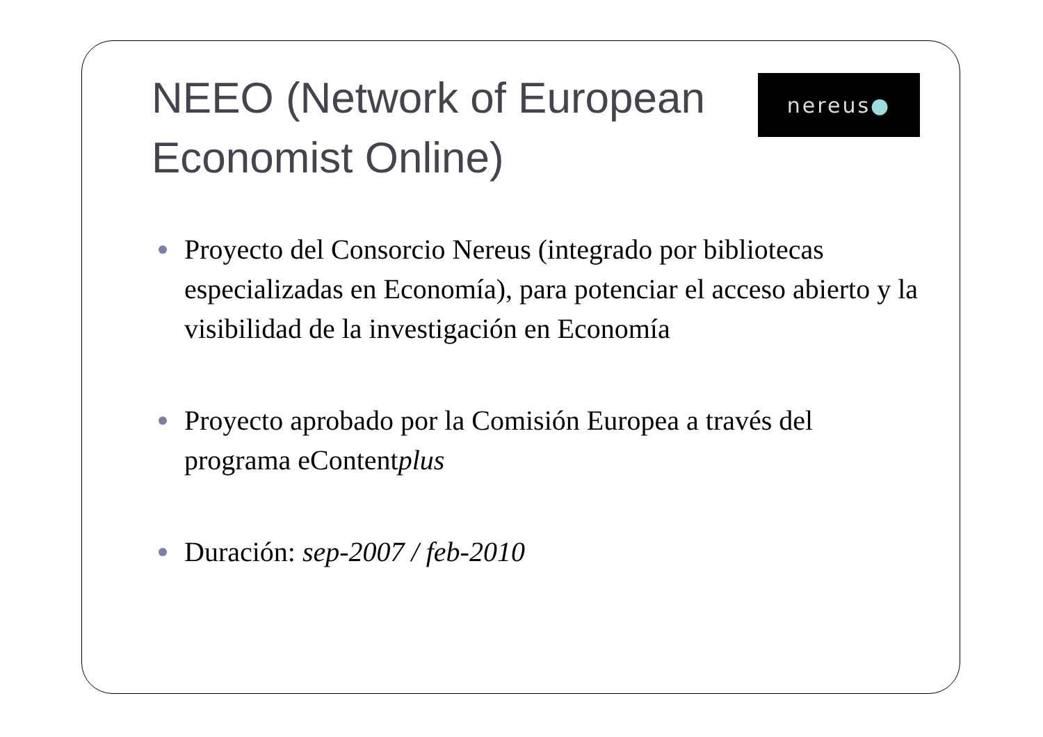NEEO (Network of European Economist Online)
nereus ●
Proyecto del Consorcio Nereus (integrado por bibliotecas especializadas en Economía), para potenciar el acceso abierto y la visibilidad de la investigación en Economía
Proyecto aprobado por la Comisión Europea a través del programa eContentplus
Duración: sep-2007 / feb-2010